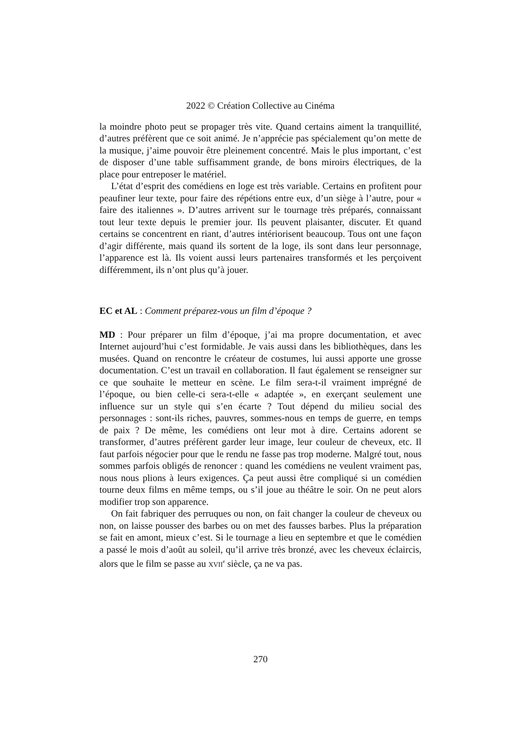2022 © Création Collective au Cinéma
la moindre photo peut se propager très vite. Quand certains aiment la tranquillité, d’autres préfèrent que ce soit animé. Je n’apprécie pas spécialement qu’on mette de la musique, j’aime pouvoir être pleinement concentré. Mais le plus important, c’est de disposer d’une table suffisamment grande, de bons miroirs électriques, de la place pour entreposer le matériel.
L’état d’esprit des comédiens en loge est très variable. Certains en profitent pour peaufiner leur texte, pour faire des répétions entre eux, d’un siège à l’autre, pour « faire des italiennes ». D’autres arrivent sur le tournage très préparés, connaissant tout leur texte depuis le premier jour. Ils peuvent plaisanter, discuter. Et quand certains se concentrent en riant, d’autres intériorisent beaucoup. Tous ont une façon d’agir différente, mais quand ils sortent de la loge, ils sont dans leur personnage, l’apparence est là. Ils voient aussi leurs partenaires transformés et les perçoivent différemment, ils n’ont plus qu’à jouer.
EC et AL : Comment préparez-vous un film d’époque ?
MD : Pour préparer un film d’époque, j’ai ma propre documentation, et avec Internet aujourd’hui c’est formidable. Je vais aussi dans les bibliothèques, dans les musées. Quand on rencontre le créateur de costumes, lui aussi apporte une grosse documentation. C’est un travail en collaboration. Il faut également se renseigner sur ce que souhaite le metteur en scène. Le film sera-t-il vraiment imprégné de l’époque, ou bien celle-ci sera-t-elle « adaptée », en exerçant seulement une influence sur un style qui s’en écarte ? Tout dépend du milieu social des personnages : sont-ils riches, pauvres, sommes-nous en temps de guerre, en temps de paix ? De même, les comédiens ont leur mot à dire. Certains adorent se transformer, d’autres préfèrent garder leur image, leur couleur de cheveux, etc. Il faut parfois négocier pour que le rendu ne fasse pas trop moderne. Malgré tout, nous sommes parfois obligés de renoncer : quand les comédiens ne veulent vraiment pas, nous nous plions à leurs exigences. Ça peut aussi être compliqué si un comédien tourne deux films en même temps, ou s’il joue au théâtre le soir. On ne peut alors modifier trop son apparence.
On fait fabriquer des perruques ou non, on fait changer la couleur de cheveux ou non, on laisse pousser des barbes ou on met des fausses barbes. Plus la préparation se fait en amont, mieux c’est. Si le tournage a lieu en septembre et que le comédien a passé le mois d’août au soleil, qu’il arrive très bronzé, avec les cheveux éclaircis, alors que le film se passe au XVII<sup>e</sup> siècle, ça ne va pas.
270